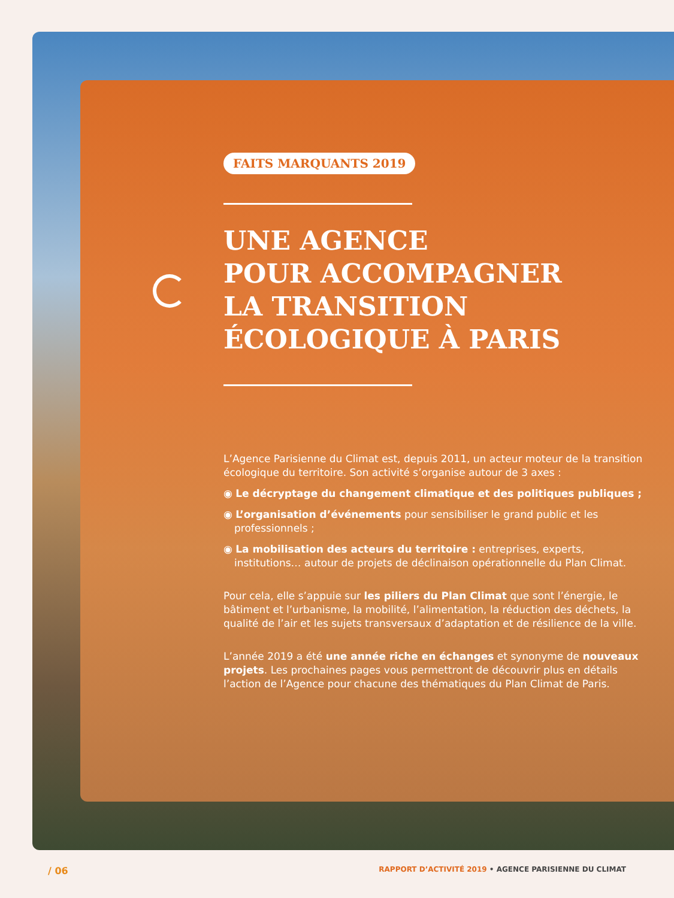FAITS MARQUANTS 2019
UNE AGENCE
POUR ACCOMPAGNER
LA TRANSITION
ÉCOLOGIQUE À PARIS
L’Agence Parisienne du Climat est, depuis 2011, un acteur moteur de la transition écologique du territoire. Son activité s’organise autour de 3 axes :
◉ Le décryptage du changement climatique et des politiques publiques ;
◉ L’organisation d’événements pour sensibiliser le grand public et les professionnels ;
◉ La mobilisation des acteurs du territoire : entreprises, experts, institutions… autour de projets de déclinaison opérationnelle du Plan Climat.
Pour cela, elle s’appuie sur les piliers du Plan Climat que sont l’énergie, le bâtiment et l’urbanisme, la mobilité, l’alimentation, la réduction des déchets, la qualité de l’air et les sujets transversaux d’adaptation et de résilience de la ville.
L’année 2019 a été une année riche en échanges et synonyme de nouveaux projets. Les prochaines pages vous permettront de découvrir plus en détails l’action de l’Agence pour chacune des thématiques du Plan Climat de Paris.
/ 06 RAPPORT D’ACTIVITÉ 2019 • AGENCE PARISIENNE DU CLIMAT